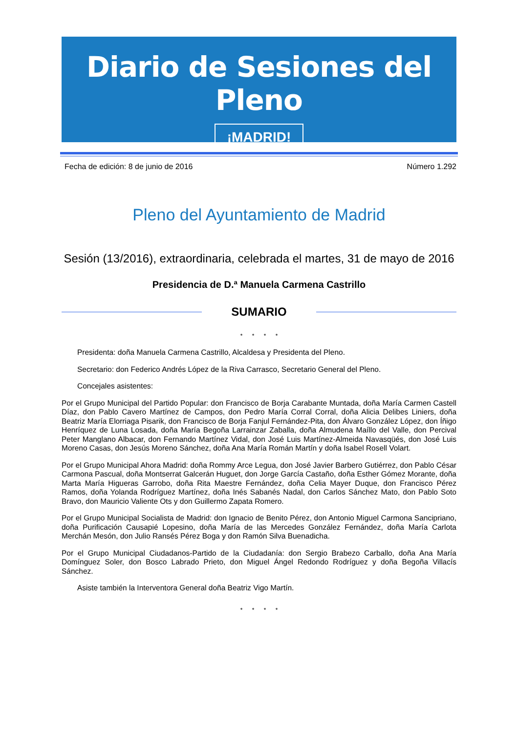Diario de Sesiones del Pleno
¡MADRID!
Fecha de edición: 8 de junio de 2016 Número 1.292
Pleno del Ayuntamiento de Madrid
Sesión (13/2016), extraordinaria, celebrada el martes, 31 de mayo de 2016
Presidencia de D.ª Manuela Carmena Castrillo
SUMARIO
* * * *
Presidenta: doña Manuela Carmena Castrillo, Alcaldesa y Presidenta del Pleno.
Secretario: don Federico Andrés López de la Riva Carrasco, Secretario General del Pleno.
Concejales asistentes:
Por el Grupo Municipal del Partido Popular: don Francisco de Borja Carabante Muntada, doña María Carmen Castell Díaz, don Pablo Cavero Martínez de Campos, don Pedro María Corral Corral, doña Alicia Delibes Liniers, doña Beatriz María Elorriaga Pisarik, don Francisco de Borja Fanjul Fernández-Pita, don Álvaro González López, don Íñigo Henríquez de Luna Losada, doña María Begoña Larrainzar Zaballa, doña Almudena Maíllo del Valle, don Percival Peter Manglano Albacar, don Fernando Martínez Vidal, don José Luis Martínez-Almeida Navasqüés, don José Luis Moreno Casas, don Jesús Moreno Sánchez, doña Ana María Román Martín y doña Isabel Rosell Volart.
Por el Grupo Municipal Ahora Madrid: doña Rommy Arce Legua, don José Javier Barbero Gutiérrez, don Pablo César Carmona Pascual, doña Montserrat Galcerán Huguet, don Jorge García Castaño, doña Esther Gómez Morante, doña Marta María Higueras Garrobo, doña Rita Maestre Fernández, doña Celia Mayer Duque, don Francisco Pérez Ramos, doña Yolanda Rodríguez Martínez, doña Inés Sabanés Nadal, don Carlos Sánchez Mato, don Pablo Soto Bravo, don Mauricio Valiente Ots y don Guillermo Zapata Romero.
Por el Grupo Municipal Socialista de Madrid: don Ignacio de Benito Pérez, don Antonio Miguel Carmona Sancipriano, doña Purificación Causapié Lopesino, doña María de las Mercedes González Fernández, doña María Carlota Merchán Mesón, don Julio Ransés Pérez Boga y don Ramón Silva Buenadicha.
Por el Grupo Municipal Ciudadanos-Partido de la Ciudadanía: don Sergio Brabezo Carballo, doña Ana María Domínguez Soler, don Bosco Labrado Prieto, don Miguel Ángel Redondo Rodríguez y doña Begoña Villacís Sánchez.
Asiste también la Interventora General doña Beatriz Vigo Martín.
* * * *